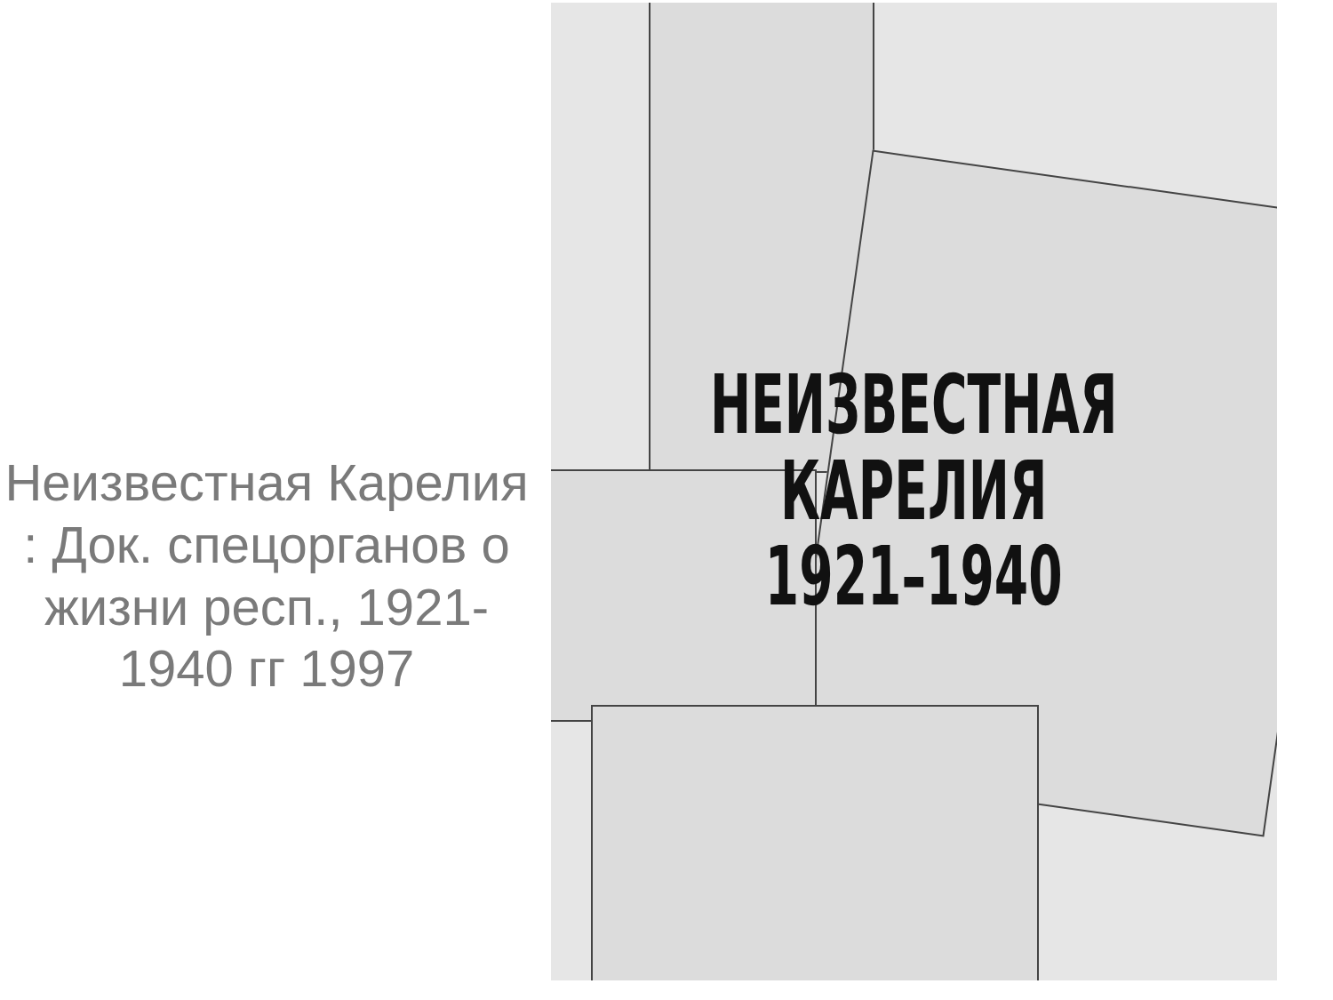Неизвестная Карелия : Док. спецорганов о жизни респ., 1921-1940 гг 1997
НЕИЗВЕСТНАЯ
КАРЕЛИЯ
1921–1940